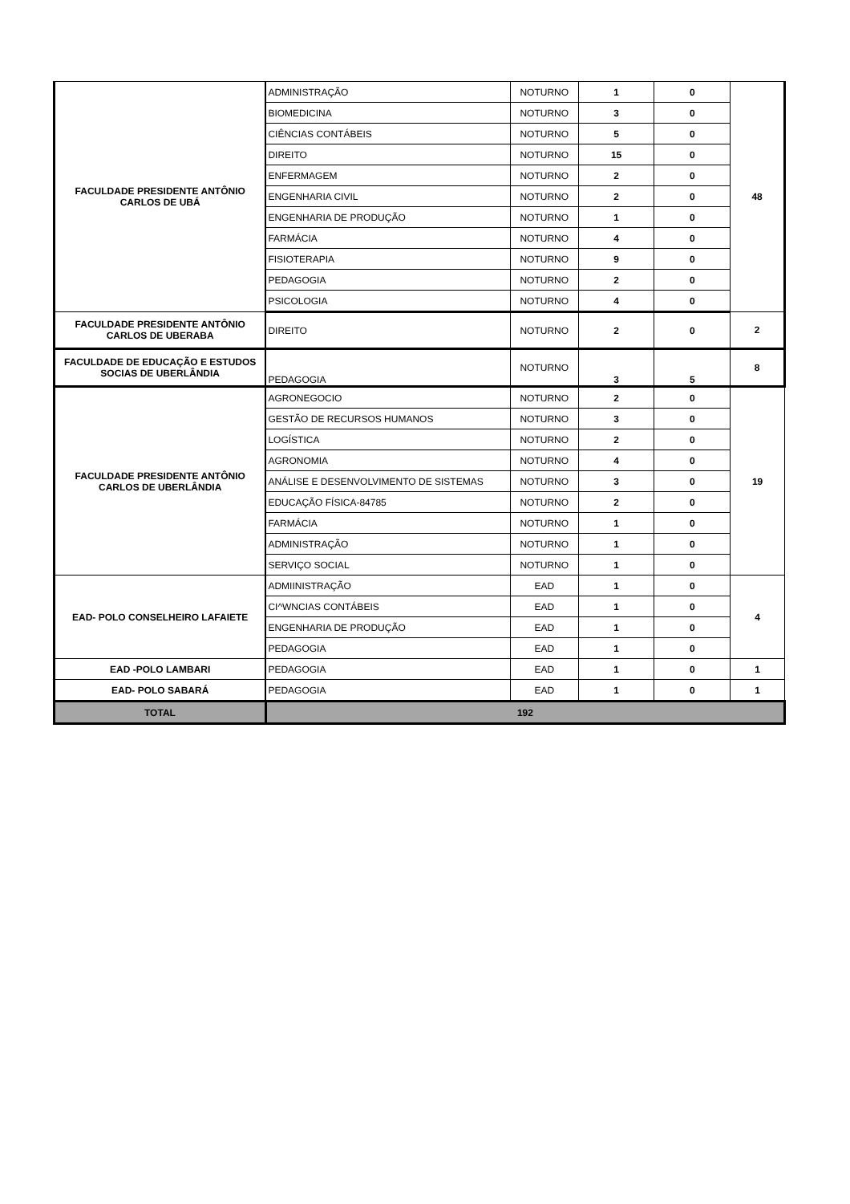| FACULDADE PRESIDENTE ANTÔNIO CARLOS DE UBÁ | ADMINISTRAÇÃO | NOTURNO | 1 | 0 | 48 |
| | BIOMEDICINA | NOTURNO | 3 | 0 | |
| | CIÊNCIAS CONTÁBEIS | NOTURNO | 5 | 0 | |
| | DIREITO | NOTURNO | 15 | 0 | |
| | ENFERMAGEM | NOTURNO | 2 | 0 | |
| | ENGENHARIA CIVIL | NOTURNO | 2 | 0 | |
| | ENGENHARIA DE PRODUÇÃO | NOTURNO | 1 | 0 | |
| | FARMÁCIA | NOTURNO | 4 | 0 | |
| | FISIOTERAPIA | NOTURNO | 9 | 0 | |
| | PEDAGOGIA | NOTURNO | 2 | 0 | |
| | PSICOLOGIA | NOTURNO | 4 | 0 | |
| FACULDADE PRESIDENTE ANTÔNIO CARLOS DE UBERABA | DIREITO | NOTURNO | 2 | 0 | 2 |
| FACULDADE DE EDUCAÇÃO E ESTUDOS SOCIAS DE UBERLÂNDIA | PEDAGOGIA | NOTURNO | 3 | 5 | 8 |
| FACULDADE PRESIDENTE ANTÔNIO CARLOS DE UBERLÂNDIA | AGRONEGOCIO | NOTURNO | 2 | 0 | 19 |
| | GESTÃO DE RECURSOS HUMANOS | NOTURNO | 3 | 0 | |
| | LOGÍSTICA | NOTURNO | 2 | 0 | |
| | AGRONOMIA | NOTURNO | 4 | 0 | |
| | ANÁLISE E DESENVOLVIMENTO DE SISTEMAS | NOTURNO | 3 | 0 | |
| | EDUCAÇÃO FÍSICA-84785 | NOTURNO | 2 | 0 | |
| | FARMÁCIA | NOTURNO | 1 | 0 | |
| | ADMINISTRAÇÃO | NOTURNO | 1 | 0 | |
| | SERVIÇO SOCIAL | NOTURNO | 1 | 0 | |
| EAD- POLO CONSELHEIRO LAFAIETE | ADMIINISTRAÇÃO | EAD | 1 | 0 | 4 |
| | CI^WNCIAS CONTÁBEIS | EAD | 1 | 0 | |
| | ENGENHARIA DE PRODUÇÃO | EAD | 1 | 0 | |
| | PEDAGOGIA | EAD | 1 | 0 | |
| EAD -POLO LAMBARI | PEDAGOGIA | EAD | 1 | 0 | 1 |
| EAD- POLO SABARÁ | PEDAGOGIA | EAD | 1 | 0 | 1 |
| TOTAL | 192 | | | | |